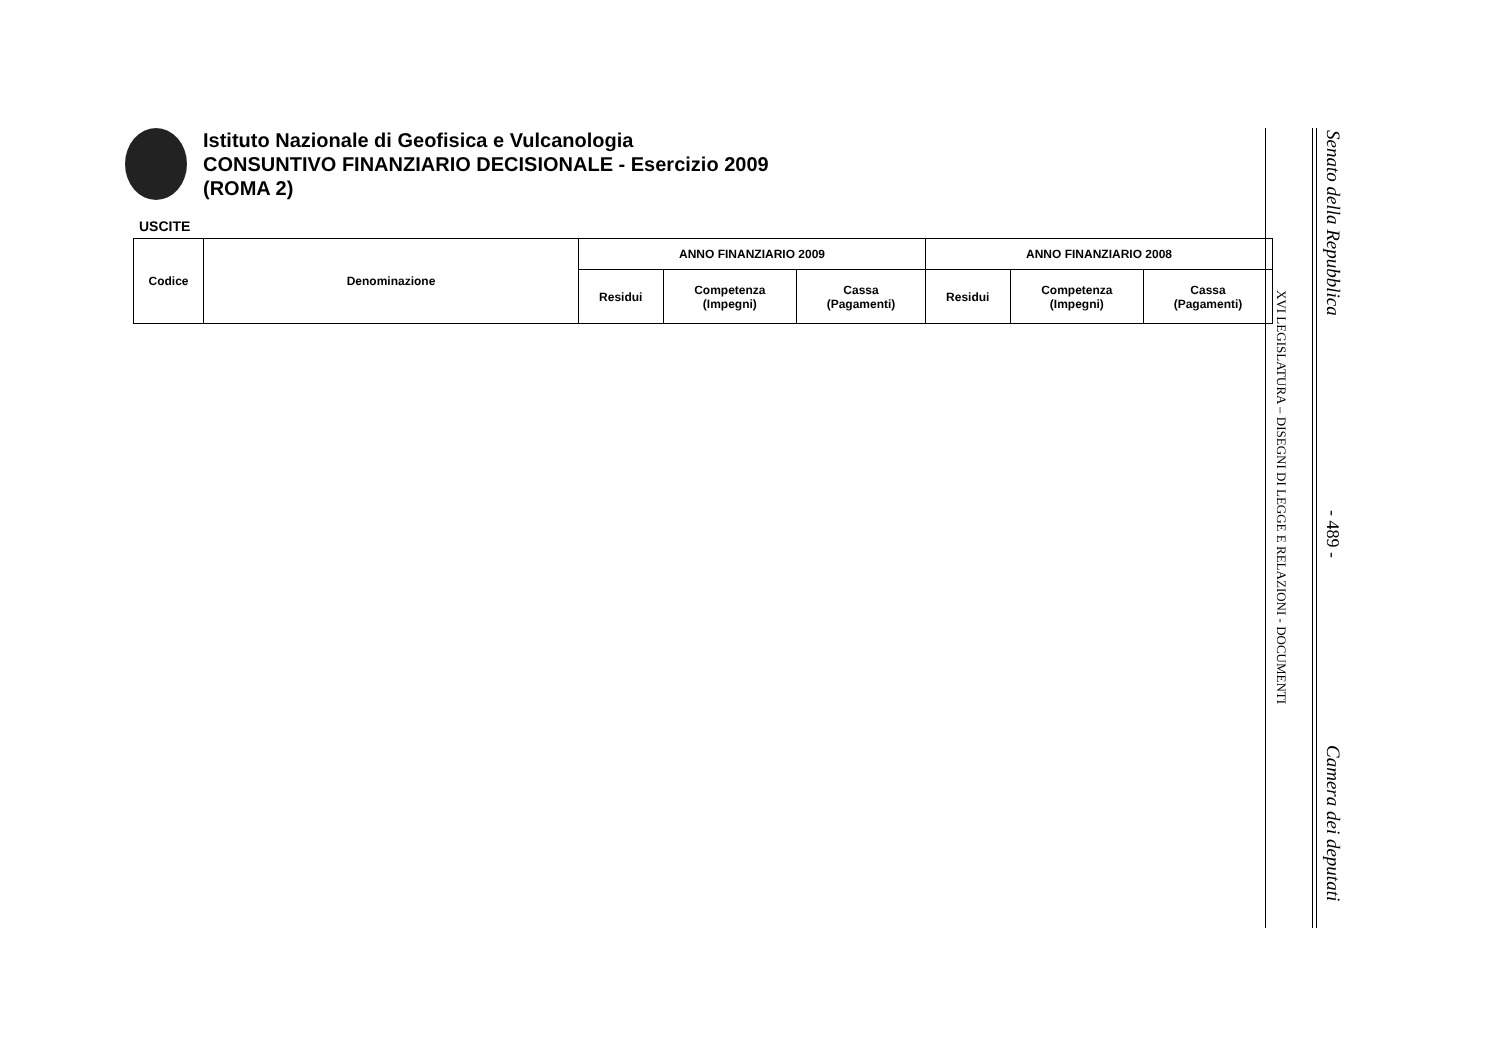Istituto Nazionale di Geofisica e Vulcanologia
CONSUNTIVO FINANZIARIO DECISIONALE - Esercizio 2009
(ROMA 2)
USCITE
| Codice | Denominazione | ANNO FINANZIARIO 2009 | | | ANNO FINANZIARIO 2008 | | |
| --- | --- | --- | --- | --- | --- | --- | --- |
| | | Residui | Competenza (Impegni) | Cassa (Pagamenti) | Residui | Competenza (Impegni) | Cassa (Pagamenti) |
XVI LEGISLATURA – DISEGNI DI LEGGE E RELAZIONI - DOCUMENTI
Senato della Repubblica
- 489 -
Camera dei deputati